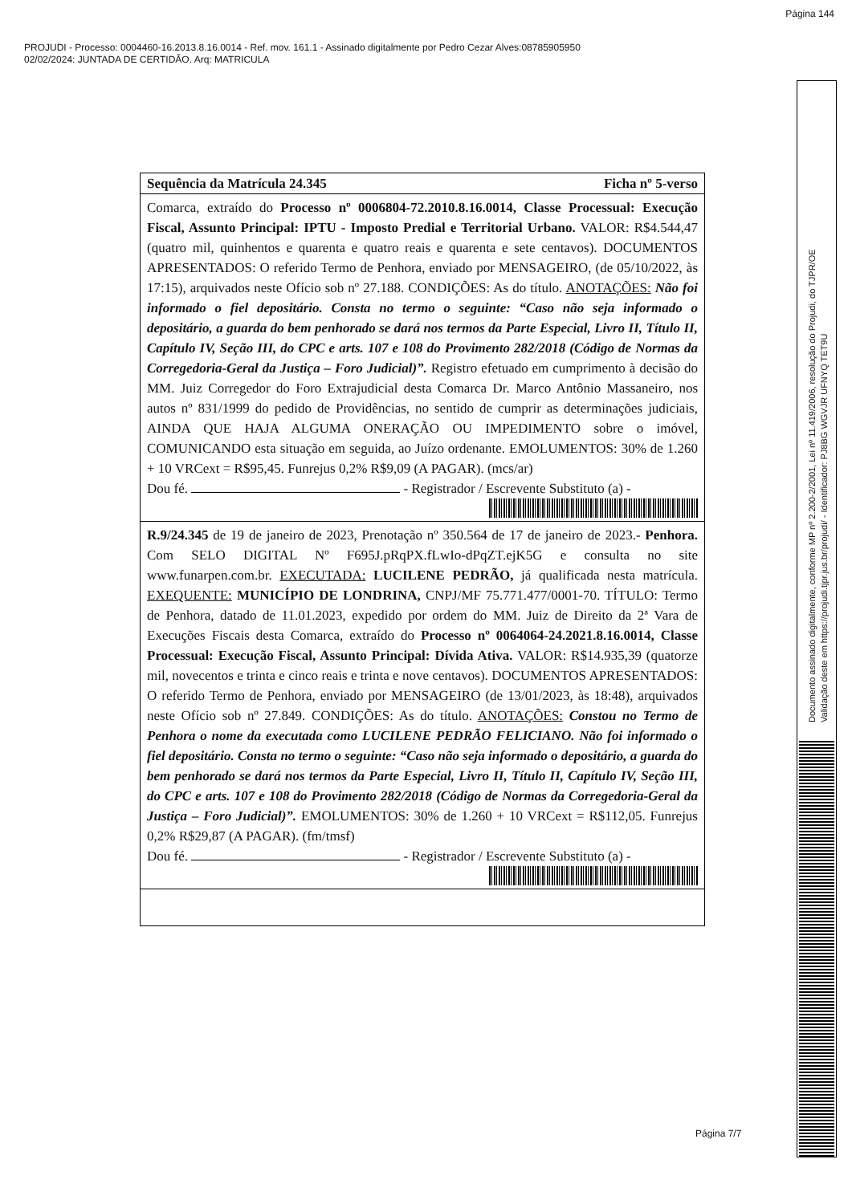Página 144
PROJUDI - Processo: 0004460-16.2013.8.16.0014 - Ref. mov. 161.1 - Assinado digitalmente por Pedro Cezar Alves:08785905950
02/02/2024: JUNTADA DE CERTIDÃO. Arq: MATRICULA
Sequência da Matrícula 24.345 Ficha nº 5-verso
Comarca, extraído do Processo nº 0006804-72.2010.8.16.0014, Classe Processual: Execução Fiscal, Assunto Principal: IPTU - Imposto Predial e Territorial Urbano. VALOR: R$4.544,47 (quatro mil, quinhentos e quarenta e quatro reais e quarenta e sete centavos). DOCUMENTOS APRESENTADOS: O referido Termo de Penhora, enviado por MENSAGEIRO, (de 05/10/2022, às 17:15), arquivados neste Ofício sob nº 27.188. CONDIÇÕES: As do título. ANOTAÇÕES: Não foi informado o fiel depositário. Consta no termo o seguinte: “Caso não seja informado o depositário, a guarda do bem penhorado se dará nos termos da Parte Especial, Livro II, Título II, Capítulo IV, Seção III, do CPC e arts. 107 e 108 do Provimento 282/2018 (Código de Normas da Corregedoria-Geral da Justiça – Foro Judicial)”. Registro efetuado em cumprimento à decisão do MM. Juiz Corregedor do Foro Extrajudicial desta Comarca Dr. Marco Antônio Massaneiro, nos autos nº 831/1999 do pedido de Providências, no sentido de cumprir as determinações judiciais, AINDA QUE HAJA ALGUMA ONERAÇÃO OU IMPEDIMENTO sobre o imóvel, COMUNICANDO esta situação em seguida, ao Juízo ordenante. EMOLUMENTOS: 30% de 1.260 + 10 VRCext = R$95,45. Funrejus 0,2% R$9,09 (A PAGAR). (mcs/ar)
Dou fé. - Registrador / Escrevente Substituto (a) -
R.9/24.345 de 19 de janeiro de 2023, Prenotação nº 350.564 de 17 de janeiro de 2023.- Penhora. Com SELO DIGITAL Nº F695J.pRqPX.fLwIo-dPqZT.ejK5G e consulta no site www.funarpen.com.br. EXECUTADA: LUCILENE PEDRÃO, já qualificada nesta matrícula. EXEQUENTE: MUNICÍPIO DE LONDRINA, CNPJ/MF 75.771.477/0001-70. TÍTULO: Termo de Penhora, datado de 11.01.2023, expedido por ordem do MM. Juiz de Direito da 2ª Vara de Execuções Fiscais desta Comarca, extraído do Processo nº 0064064-24.2021.8.16.0014, Classe Processual: Execução Fiscal, Assunto Principal: Dívida Ativa. VALOR: R$14.935,39 (quatorze mil, novecentos e trinta e cinco reais e trinta e nove centavos). DOCUMENTOS APRESENTADOS: O referido Termo de Penhora, enviado por MENSAGEIRO (de 13/01/2023, às 18:48), arquivados neste Ofício sob nº 27.849. CONDIÇÕES: As do título. ANOTAÇÕES: Constou no Termo de Penhora o nome da executada como LUCILENE PEDRÃO FELICIANO. Não foi informado o fiel depositário. Consta no termo o seguinte: “Caso não seja informado o depositário, a guarda do bem penhorado se dará nos termos da Parte Especial, Livro II, Título II, Capítulo IV, Seção III, do CPC e arts. 107 e 108 do Provimento 282/2018 (Código de Normas da Corregedoria-Geral da Justiça – Foro Judicial)”. EMOLUMENTOS: 30% de 1.260 + 10 VRCext = R$112,05. Funrejus 0,2% R$29,87 (A PAGAR). (fm/tmsf)
Dou fé. - Registrador / Escrevente Substituto (a) -
Página 7/7
Documento assinado digitalmente, conforme MP nº 2.200-2/2001, Lei nº 11.419/2006, resolução do Projudi, do TJPR/OE
Validação deste em https://projudi.tjpr.jus.br/projudi/ - Identificador: PJ8BG WGVJR UFNYQ TET9U